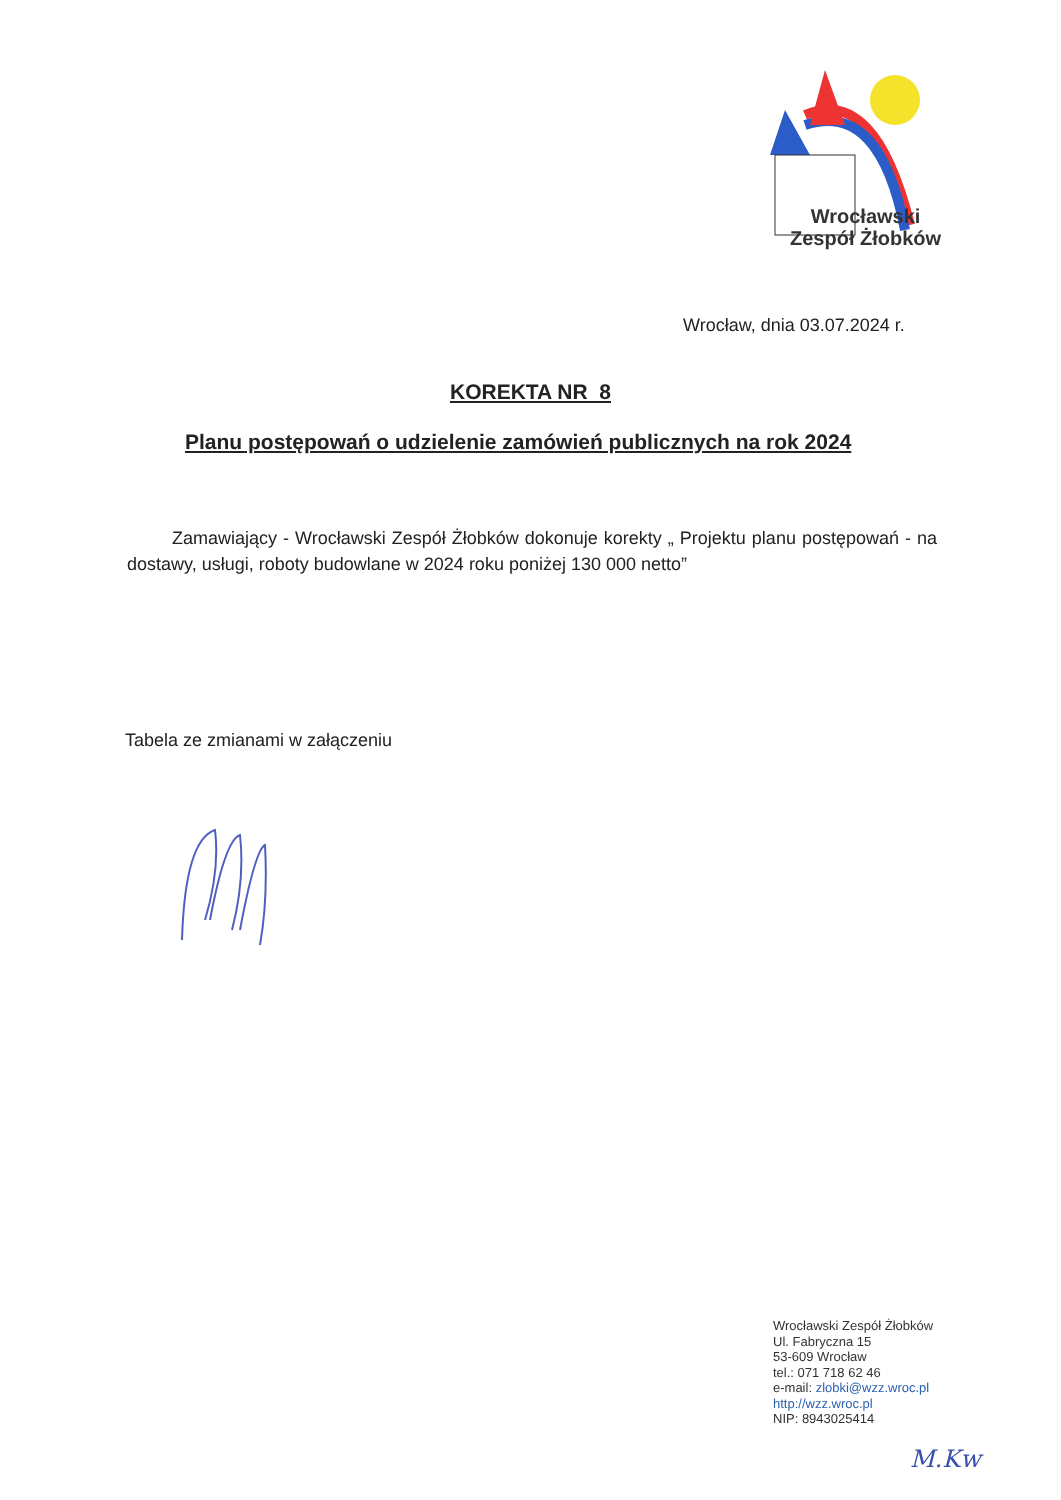Wrocławski
Zespół Żłobków
Wrocław, dnia 03.07.2024 r.
KOREKTA NR 8
Planu postępowań o udzielenie zamówień publicznych na rok 2024
Zamawiający - Wrocławski Zespół Żłobków dokonuje korekty „ Projektu planu postępowań - na dostawy, usługi, roboty budowlane w 2024 roku poniżej 130 000 netto”
Tabela ze zmianami w załączeniu
Wrocławski Zespół Żłobków
Ul. Fabryczna 15
53-609 Wrocław
tel.: 071 718 62 46
e-mail: zlobki@wzz.wroc.pl
http://wzz.wroc.pl
NIP: 8943025414
M.Kw